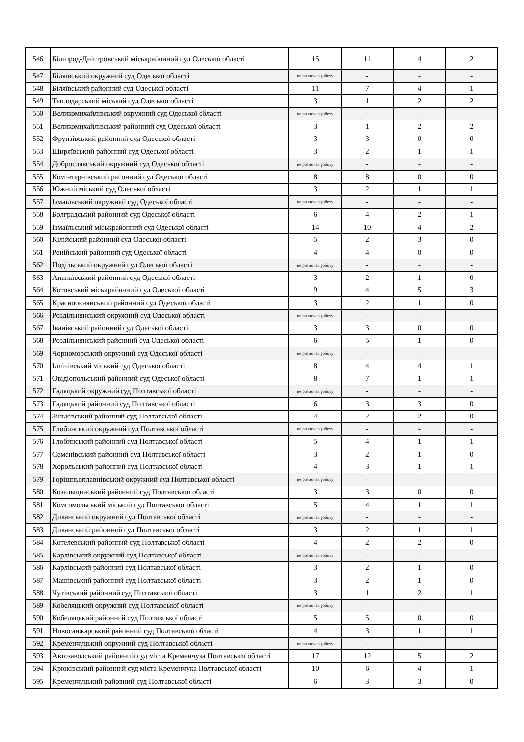| 546 | Білгород-Дністровський міськрайонний суд Одеської області | 15 | 11 | 4 | 2 |
| 547 | Біляївський окружний суд Одеської області | не розпочав роботу | - | - | - |
| 548 | Біляївський районний суд Одеської області | 11 | 7 | 4 | 1 |
| 549 | Теплодарський міський суд Одеської області | 3 | 1 | 2 | 2 |
| 550 | Великомихайлівський окружний суд Одеської області | не розпочав роботу | - | - | - |
| 551 | Великомихайлівський районний суд Одеської області | 3 | 1 | 2 | 2 |
| 552 | Фрунзівський районний суд Одеської області | 3 | 3 | 0 | 0 |
| 553 | Ширяївський районний суд Одеської області | 3 | 2 | 1 | 1 |
| 554 | Доброславський окружний суд Одеської області | не розпочав роботу | - | - | - |
| 555 | Комінтернівський районний суд Одеської області | 8 | 8 | 0 | 0 |
| 556 | Южний міський суд Одеської області | 3 | 2 | 1 | 1 |
| 557 | Ізмаїльський окружний суд Одеської області | не розпочав роботу | - | - | - |
| 558 | Болградський районний суд Одеської області | 6 | 4 | 2 | 1 |
| 559 | Ізмаїльський міськрайонний суд Одеської області | 14 | 10 | 4 | 2 |
| 560 | Кілійський районний суд Одеської області | 5 | 2 | 3 | 0 |
| 561 | Ренійський районний суд Одеської області | 4 | 4 | 0 | 0 |
| 562 | Подільський окружний суд Одеської області | не розпочав роботу | - | - | - |
| 563 | Ананьївський районний суд Одеської області | 3 | 2 | 1 | 0 |
| 564 | Котовський міськрайонний суд Одеської області | 9 | 4 | 5 | 3 |
| 565 | Красноокнянський районний суд Одеської області | 3 | 2 | 1 | 0 |
| 566 | Роздільнянський окружний суд Одеської області | не розпочав роботу | - | - | - |
| 567 | Іванівський районний суд Одеської області | 3 | 3 | 0 | 0 |
| 568 | Роздільнянський районний суд Одеської області | 6 | 5 | 1 | 0 |
| 569 | Чорноморський окружний суд Одеської області | не розпочав роботу | - | - | - |
| 570 | Іллічівський міський суд Одеської області | 8 | 4 | 4 | 1 |
| 571 | Овідіопольський районний суд Одеської області | 8 | 7 | 1 | 1 |
| 572 | Гадяцький окружний суд Полтавської області | не розпочав роботу | - | - | - |
| 573 | Гадяцький районний суд Полтавської області | 6 | 3 | 3 | 0 |
| 574 | Зіньківський районний суд Полтавської області | 4 | 2 | 2 | 0 |
| 575 | Глобинський окружний суд Полтавської області | не розпочав роботу | - | - | - |
| 576 | Глобинський районний суд Полтавської області | 5 | 4 | 1 | 1 |
| 577 | Семенівський районний суд Полтавської області | 3 | 2 | 1 | 0 |
| 578 | Хорольський районний суд Полтавської області | 4 | 3 | 1 | 1 |
| 579 | Горішньоплавнівський окружний суд Полтавської області | не розпочав роботу | - | - | - |
| 580 | Козельщинський районний суд Полтавської області | 3 | 3 | 0 | 0 |
| 581 | Комсомольський міський суд Полтавської області | 5 | 4 | 1 | 1 |
| 582 | Диканський окружний суд Полтавської області | не розпочав роботу | - | - | - |
| 583 | Диканський районний суд Полтавської області | 3 | 2 | 1 | 1 |
| 584 | Котелевський районний суд Полтавської області | 4 | 2 | 2 | 0 |
| 585 | Карлівський окружний суд Полтавської області | не розпочав роботу | - | - | - |
| 586 | Карлівський районний суд Полтавської області | 3 | 2 | 1 | 0 |
| 587 | Машівський районний суд Полтавської області | 3 | 2 | 1 | 0 |
| 588 | Чутівський районний суд Полтавської області | 3 | 1 | 2 | 1 |
| 589 | Кобеляцький окружний суд Полтавської області | не розпочав роботу | - | - | - |
| 590 | Кобеляцький районний суд Полтавської області | 5 | 5 | 0 | 0 |
| 591 | Новосанжарський районний суд Полтавської області | 4 | 3 | 1 | 1 |
| 592 | Кременчуцький окружний суд Полтавської області | не розпочав роботу | - | - | - |
| 593 | Автозаводський районний суд міста Кременчука Полтавської області | 17 | 12 | 5 | 2 |
| 594 | Крюківський районний суд міста Кременчука Полтавської області | 10 | 6 | 4 | 1 |
| 595 | Кременчуцький районний суд Полтавської області | 6 | 3 | 3 | 0 |